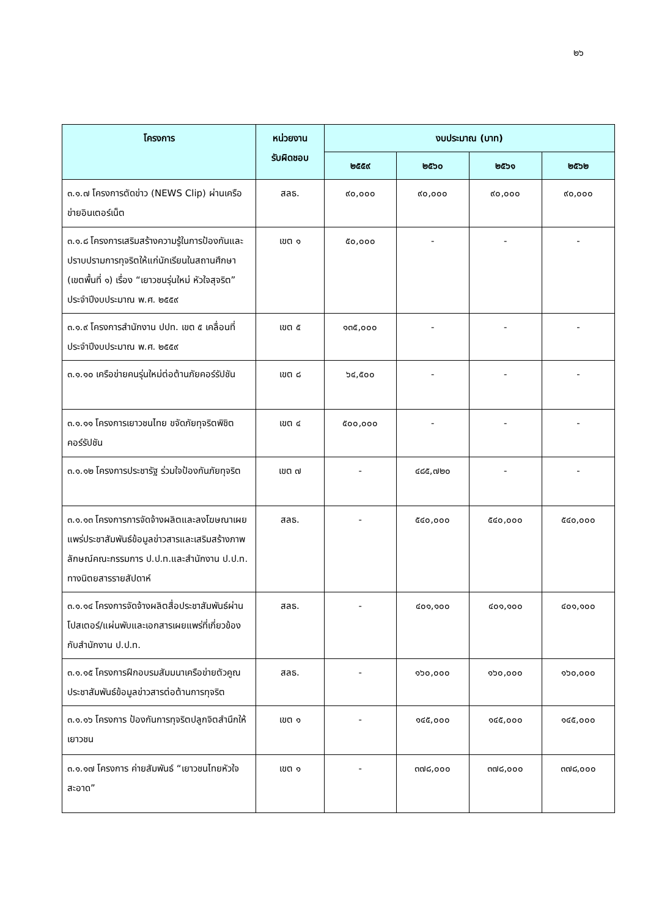๒๖
| โครงการ | หน่วยงาน รับผิดชอบ | งบประมาณ (บาท) | | | |
| --- | --- | --- | --- | --- | --- |
| | | ๒๕๕๙ | ๒๕๖๐ | ๒๕๖๑ | ๒๕๖๒ |
| ๓.๑.๗ โครงการตัดข่าว (NEWS Clip) ผ่านเครือข่ายอินเตอร์เน็ต | สลธ. | ๙๐,๐๐๐ | ๙๐,๐๐๐ | ๙๐,๐๐๐ | ๙๐,๐๐๐ |
| ๓.๑.๘ โครงการเสริมสร้างความรู้ในการป้องกันและปราบปรามการทุจริตให้แก่นักเรียนในสถานศึกษา (เขตพื้นที่ ๑) เรื่อง “เยาวชนรุ่นใหม่ หัวใจสุจริต” ประจำปีงบประมาณ พ.ศ. ๒๕๕๙ | เขต ๑ | ๕๐,๐๐๐ | - | - | - |
| ๓.๑.๙ โครงการสำนักงาน ปปท. เขต ๕ เคลื่อนที่ประจำปีงบประมาณ พ.ศ. ๒๕๕๙ | เขต ๕ | ๑๓๕,๐๐๐ | - | - | - |
| ๓.๑.๑๐ เครือข่ายคนรุ่นใหม่ต่อต้านภัยคอร์รัปชัน | เขต ๘ | ๖๔,๕๐๐ | - | - | - |
| ๓.๑.๑๑ โครงการเยาวชนไทย ขจัดภัยทุจริตพิชิตคอร์รัปชัน | เขต ๔ | ๕๐๐,๐๐๐ | - | - | - |
| ๓.๑.๑๒ โครงการประชารัฐ ร่วมใจป้องกันภัยทุจริต | เขต ๗ | - | ๔๘๕,๗๒๐ | - | - |
| ๓.๑.๑๓ โครงการการจัดจ้างผลิตและลงโฆษณาเผยแพร่ประชาสัมพันธ์ข้อมูลข่าวสารและเสริมสร้างภาพลักษณ์คณะกรรมการ ป.ป.ท.และสำนักงาน ป.ป.ท. ทางนิตยสารรายสัปดาห์ | สลธ. | - | ๕๔๐,๐๐๐ | ๕๔๐,๐๐๐ | ๕๔๐,๐๐๐ |
| ๓.๑.๑๔ โครงการจัดจ้างผลิตสื่อประชาสัมพันธ์ผ่านโปสเตอร์/แผ่นพับและเอกสารเผยแพร่ที่เกี่ยวข้องกับสำนักงาน ป.ป.ท. | สลธ. | - | ๔๐๑,๑๐๐ | ๔๐๑,๑๐๐ | ๔๐๑,๑๐๐ |
| ๓.๑.๑๕ โครงการฝึกอบรมสัมมนาเครือข่ายตัวคูณประชาสัมพันธ์ข้อมูลข่าวสารต่อต้านการทุจริต | สลธ. | - | ๑๖๐,๐๐๐ | ๑๖๐,๐๐๐ | ๑๖๐,๐๐๐ |
| ๓.๑.๑๖ โครงการ ป้องกันการทุจริตปลูกจิตสำนึกให้เยาวชน | เขต ๑ | - | ๑๔๕,๐๐๐ | ๑๔๕,๐๐๐ | ๑๔๕,๐๐๐ |
| ๓.๑.๑๗ โครงการ ค่ายสัมพันธ์ “เยาวชนไทยหัวใจสะอาด” | เขต ๑ | - | ๓๗๘,๐๐๐ | ๓๗๘,๐๐๐ | ๓๗๘,๐๐๐ |